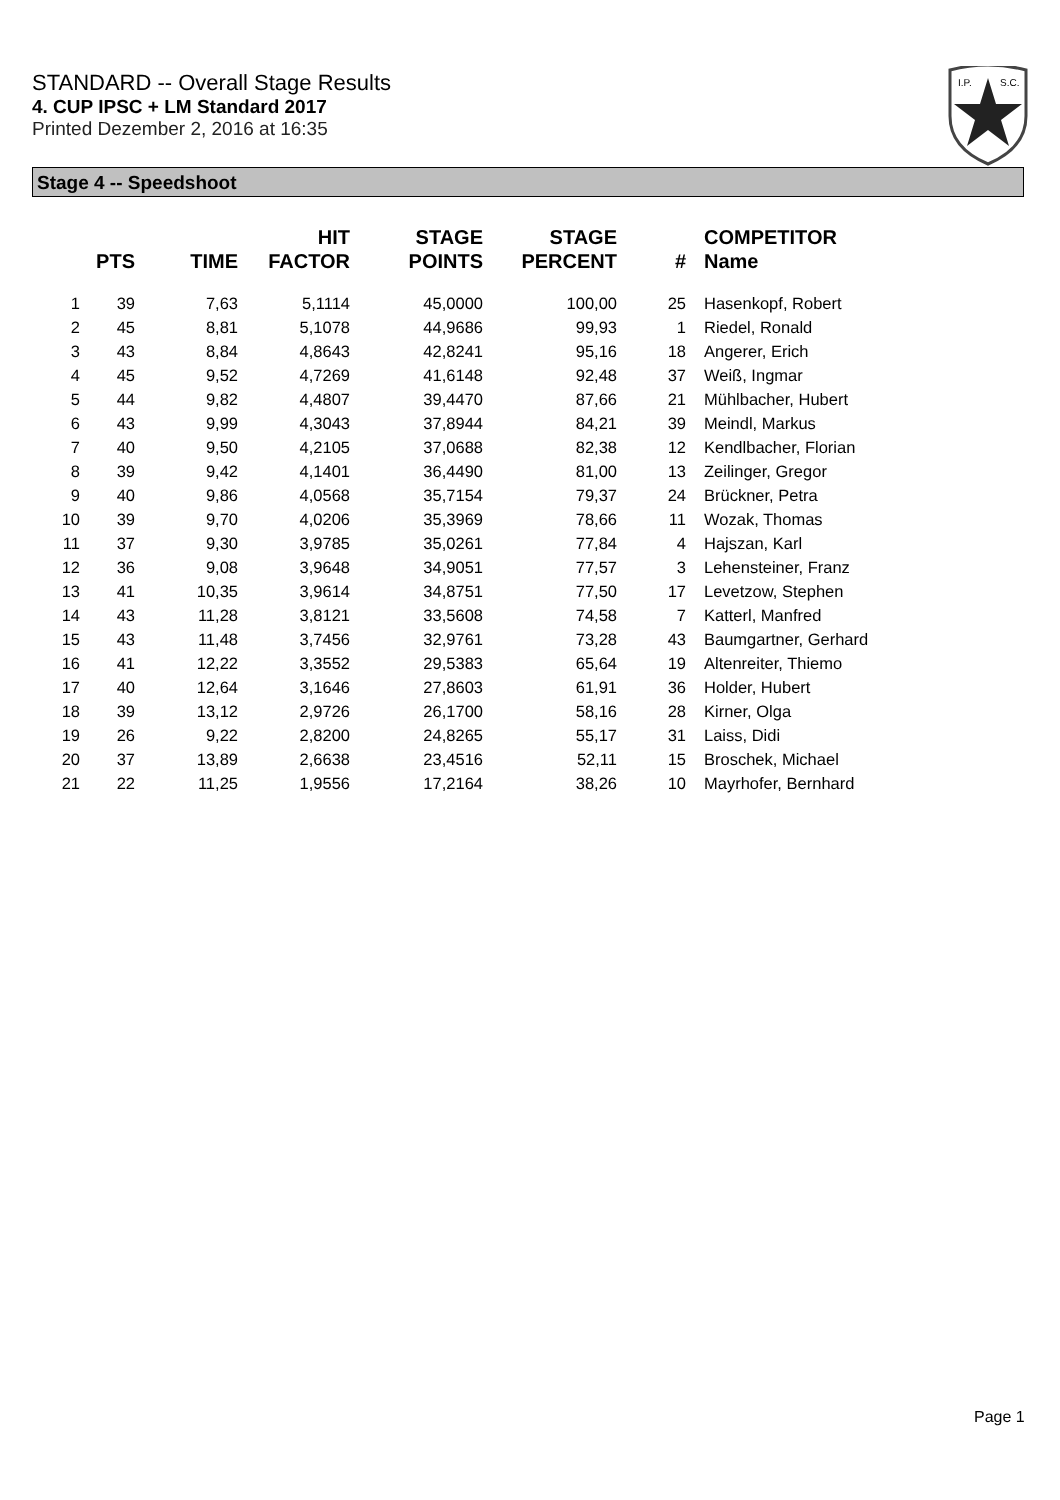STANDARD -- Overall Stage Results
4. CUP IPSC + LM Standard 2017
Printed Dezember 2, 2016 at 16:35
I.P.
S.C.
Stage 4 -- Speedshoot
| | PTS | TIME | HIT FACTOR | STAGE POINTS | STAGE PERCENT | # | COMPETITOR Name |
| --- | --- | --- | --- | --- | --- | --- | --- |
| 1 | 39 | 7,63 | 5,1114 | 45,0000 | 100,00 | 25 | Hasenkopf, Robert |
| 2 | 45 | 8,81 | 5,1078 | 44,9686 | 99,93 | 1 | Riedel, Ronald |
| 3 | 43 | 8,84 | 4,8643 | 42,8241 | 95,16 | 18 | Angerer, Erich |
| 4 | 45 | 9,52 | 4,7269 | 41,6148 | 92,48 | 37 | Weiß, Ingmar |
| 5 | 44 | 9,82 | 4,4807 | 39,4470 | 87,66 | 21 | Mühlbacher, Hubert |
| 6 | 43 | 9,99 | 4,3043 | 37,8944 | 84,21 | 39 | Meindl, Markus |
| 7 | 40 | 9,50 | 4,2105 | 37,0688 | 82,38 | 12 | Kendlbacher, Florian |
| 8 | 39 | 9,42 | 4,1401 | 36,4490 | 81,00 | 13 | Zeilinger, Gregor |
| 9 | 40 | 9,86 | 4,0568 | 35,7154 | 79,37 | 24 | Brückner, Petra |
| 10 | 39 | 9,70 | 4,0206 | 35,3969 | 78,66 | 11 | Wozak, Thomas |
| 11 | 37 | 9,30 | 3,9785 | 35,0261 | 77,84 | 4 | Hajszan, Karl |
| 12 | 36 | 9,08 | 3,9648 | 34,9051 | 77,57 | 3 | Lehensteiner, Franz |
| 13 | 41 | 10,35 | 3,9614 | 34,8751 | 77,50 | 17 | Levetzow, Stephen |
| 14 | 43 | 11,28 | 3,8121 | 33,5608 | 74,58 | 7 | Katterl, Manfred |
| 15 | 43 | 11,48 | 3,7456 | 32,9761 | 73,28 | 43 | Baumgartner, Gerhard |
| 16 | 41 | 12,22 | 3,3552 | 29,5383 | 65,64 | 19 | Altenreiter, Thiemo |
| 17 | 40 | 12,64 | 3,1646 | 27,8603 | 61,91 | 36 | Holder, Hubert |
| 18 | 39 | 13,12 | 2,9726 | 26,1700 | 58,16 | 28 | Kirner, Olga |
| 19 | 26 | 9,22 | 2,8200 | 24,8265 | 55,17 | 31 | Laiss, Didi |
| 20 | 37 | 13,89 | 2,6638 | 23,4516 | 52,11 | 15 | Broschek, Michael |
| 21 | 22 | 11,25 | 1,9556 | 17,2164 | 38,26 | 10 | Mayrhofer, Bernhard |
Page 1